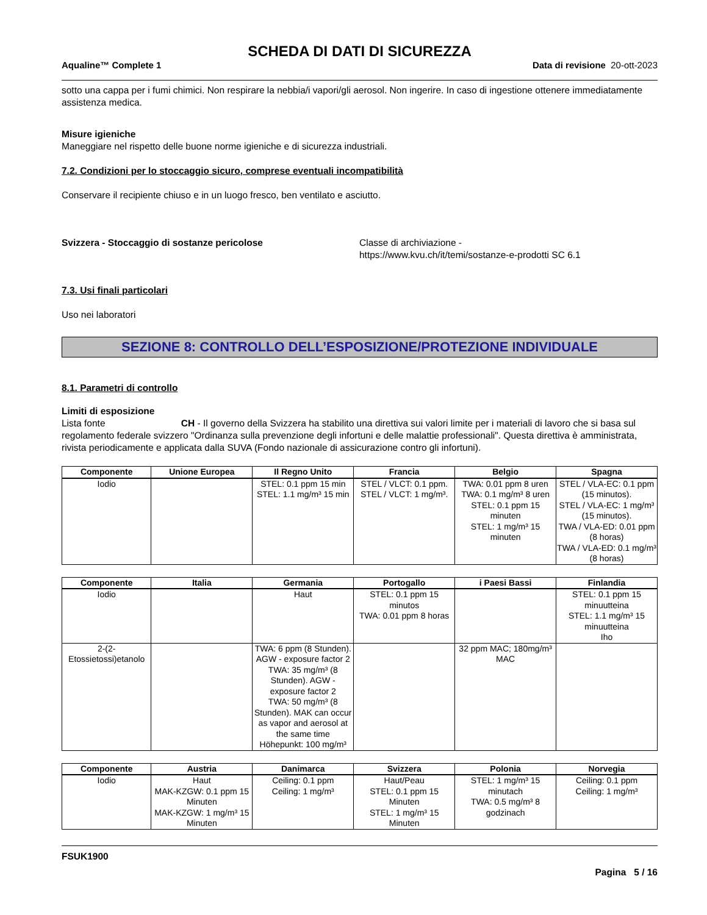SCHEDA DI DATI DI SICUREZZA
Aqualine™ Complete 1 Data di revisione 20-ott-2023
sotto una cappa per i fumi chimici. Non respirare la nebbia/i vapori/gli aerosol. Non ingerire. In caso di ingestione ottenere immediatamente assistenza medica.
Misure igieniche
Maneggiare nel rispetto delle buone norme igieniche e di sicurezza industriali.
7.2. Condizioni per lo stoccaggio sicuro, comprese eventuali incompatibilità
Conservare il recipiente chiuso e in un luogo fresco, ben ventilato e asciutto.
Svizzera - Stoccaggio di sostanze pericolose Classe di archiviazione -
https://www.kvu.ch/it/temi/sostanze-e-prodotti SC 6.1
7.3. Usi finali particolari
Uso nei laboratori
SEZIONE 8: CONTROLLO DELL’ESPOSIZIONE/PROTEZIONE INDIVIDUALE
8.1. Parametri di controllo
Limiti di esposizione
Lista fonte CH - Il governo della Svizzera ha stabilito una direttiva sui valori limite per i materiali di lavoro che si basa sul regolamento federale svizzero "Ordinanza sulla prevenzione degli infortuni e delle malattie professionali". Questa direttiva è amministrata, rivista periodicamente e applicata dalla SUVA (Fondo nazionale di assicurazione contro gli infortuni).
| Componente | Unione Europea | Il Regno Unito | Francia | Belgio | Spagna |
| --- | --- | --- | --- | --- | --- |
| Iodio | | STEL: 0.1 ppm 15 min STEL: 1.1 mg/m³ 15 min | STEL / VLCT: 0.1 ppm. STEL / VLCT: 1 mg/m³. | TWA: 0.01 ppm 8 uren TWA: 0.1 mg/m³ 8 uren STEL: 0.1 ppm 15 minuten STEL: 1 mg/m³ 15 minuten | STEL / VLA-EC: 0.1 ppm (15 minutos). STEL / VLA-EC: 1 mg/m³ (15 minutos). TWA / VLA-ED: 0.01 ppm (8 horas) TWA / VLA-ED: 0.1 mg/m³ (8 horas) |
| Componente | Italia | Germania | Portogallo | i Paesi Bassi | Finlandia |
| --- | --- | --- | --- | --- | --- |
| Iodio | | Haut | STEL: 0.1 ppm 15 minutos TWA: 0.01 ppm 8 horas | | STEL: 0.1 ppm 15 minuutteina STEL: 1.1 mg/m³ 15 minuutteina Iho |
| 2-(2-Etossietossi)etanolo | | TWA: 6 ppm (8 Stunden). AGW - exposure factor 2 TWA: 35 mg/m³ (8 Stunden). AGW - exposure factor 2 TWA: 50 mg/m³ (8 Stunden). MAK can occur as vapor and aerosol at the same time Höhepunkt: 100 mg/m³ | | 32 ppm MAC; 180mg/m³ MAC | |
| Componente | Austria | Danimarca | Svizzera | Polonia | Norvegia |
| --- | --- | --- | --- | --- | --- |
| Iodio | Haut MAK-KZGW: 0.1 ppm 15 Minuten MAK-KZGW: 1 mg/m³ 15 Minuten | Ceiling: 0.1 ppm Ceiling: 1 mg/m³ | Haut/Peau STEL: 0.1 ppm 15 Minuten STEL: 1 mg/m³ 15 Minuten | STEL: 1 mg/m³ 15 minutach TWA: 0.5 mg/m³ 8 godzinach | Ceiling: 0.1 ppm Ceiling: 1 mg/m³ |
FSUK1900
Pagina 5 / 16